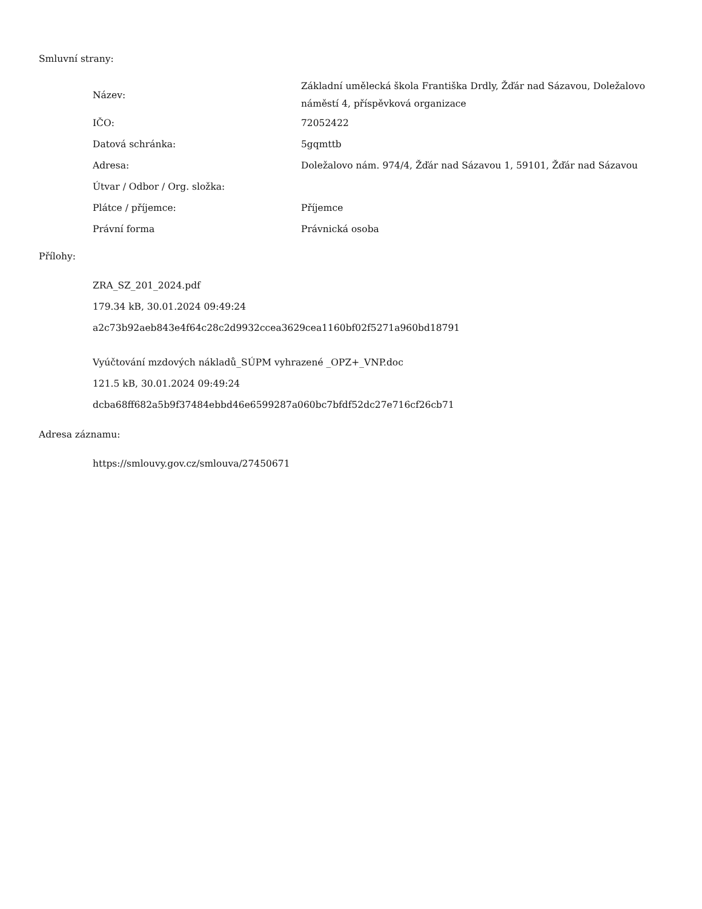Smluvní strany:
| Název: | Základní umělecká škola Františka Drdly, Žďár nad Sázavou, Doležalovo náměstí 4, příspěvková organizace |
| IČO: | 72052422 |
| Datová schránka: | 5gqmttb |
| Adresa: | Doležalovo nám. 974/4, Žďár nad Sázavou 1, 59101, Žďár nad Sázavou |
| Útvar / Odbor / Org. složka: | |
| Plátce / příjemce: | Příjemce |
| Právní forma | Právnická osoba |
Přílohy:
ZRA_SZ_201_2024.pdf
179.34 kB, 30.01.2024 09:49:24
a2c73b92aeb843e4f64c28c2d9932ccea3629cea1160bf02f5271a960bd18791
Vyúčtování mzdových nákladů_SÚPM vyhrazené _OPZ+_VNP.doc
121.5 kB, 30.01.2024 09:49:24
dcba68ff682a5b9f37484ebbd46e6599287a060bc7bfdf52dc27e716cf26cb71
Adresa záznamu:
https://smlouvy.gov.cz/smlouva/27450671